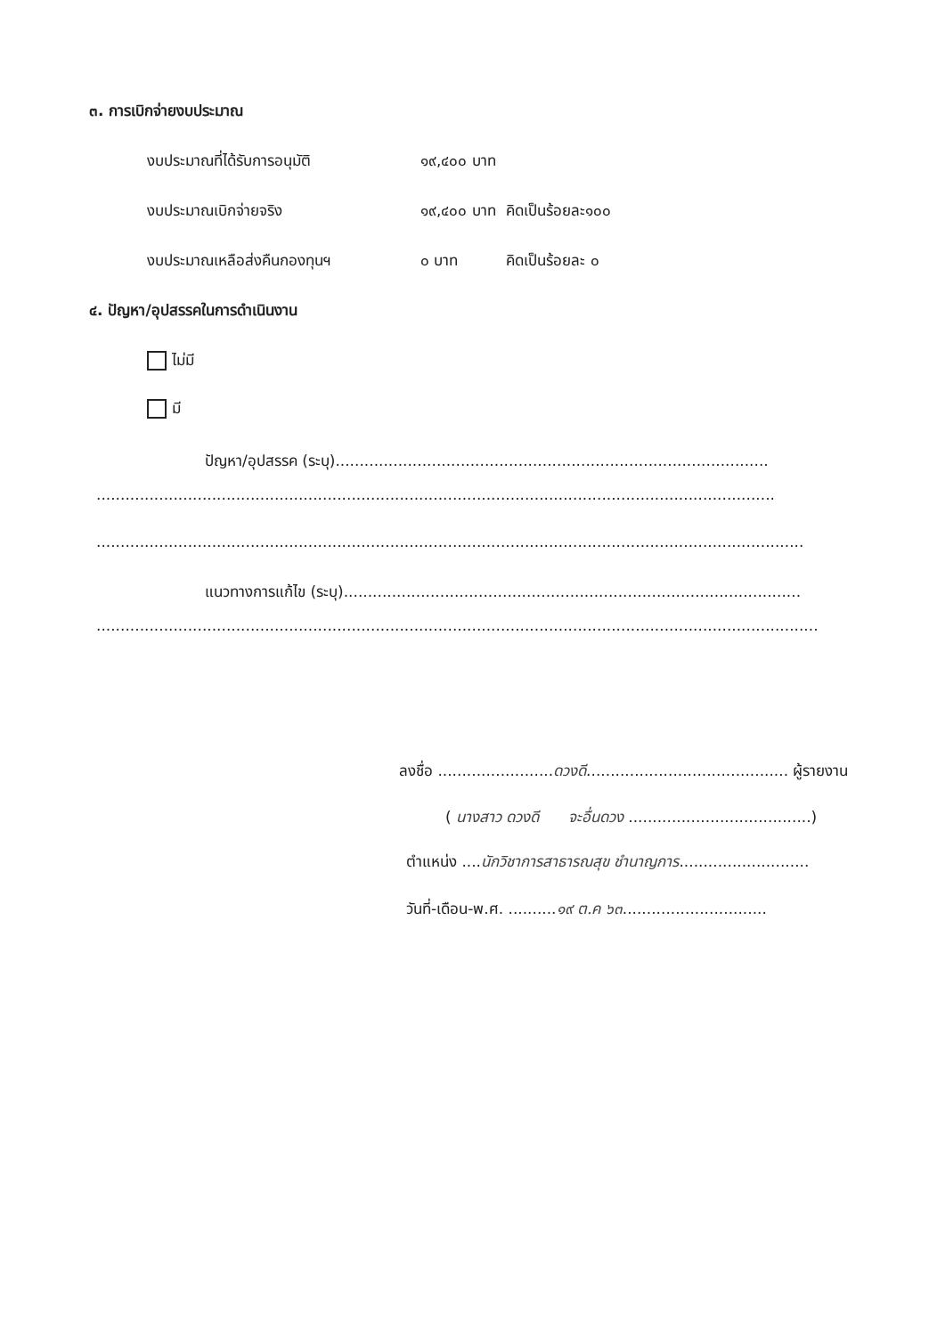๓. การเบิกจ่ายงบประมาณ
งบประมาณที่ได้รับการอนุมัติ ๑๙,๔๐๐ บาท
งบประมาณเบิกจ่ายจริง ๑๙,๔๐๐ บาท คิดเป็นร้อยละ๑๐๐
งบประมาณเหลือส่งคืนกองทุนฯ ๐ บาท คิดเป็นร้อยละ ๐
๔. ปัญหา/อุปสรรคในการดำเนินงาน
ไม่มี
มี
ปัญหา/อุปสรรค (ระบุ)..........................................................................................
.............................................................................................................................................
...................................................................................................................................................
แนวทางการแก้ไข (ระบุ)...............................................................................................
......................................................................................................................................................
ลงชื่อ ........................ดวงดี.......................................... ผู้รายงาน
( นางสาว ดวงดี จะอื่นดวง ......................................)
ตำแหน่ง ....นักวิชาการสาธารณสุข ชำนาญการ...........................
วันที่-เดือน-พ.ศ. ..........๑๙ ต.ค ๖๓..............................